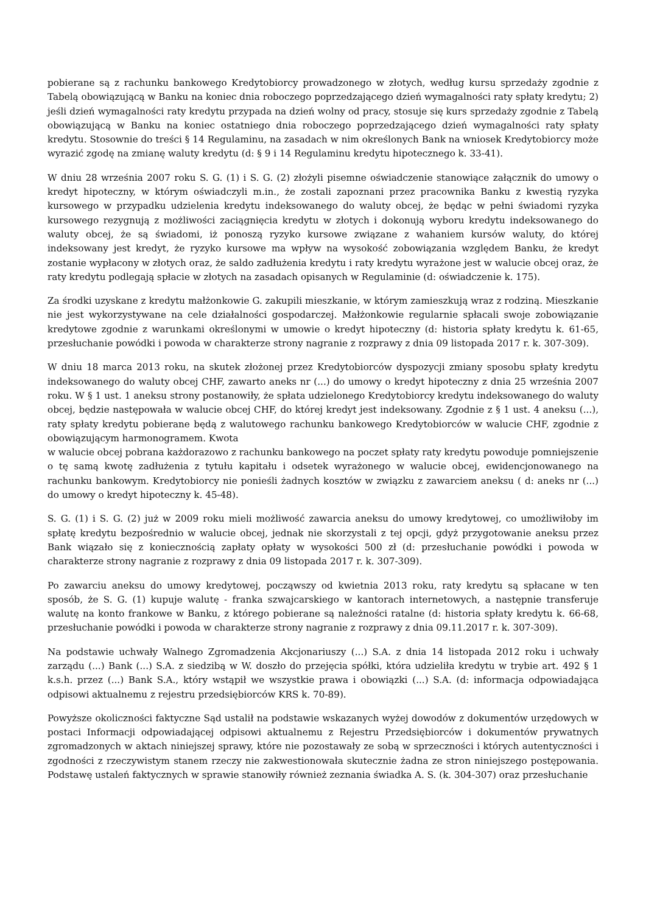pobierane są z rachunku bankowego Kredytobiorcy prowadzonego w złotych, według kursu sprzedaży zgodnie z Tabelą obowiązującą w Banku na koniec dnia roboczego poprzedzającego dzień wymagalności raty spłaty kredytu; 2) jeśli dzień wymagalności raty kredytu przypada na dzień wolny od pracy, stosuje się kurs sprzedaży zgodnie z Tabelą obowiązującą w Banku na koniec ostatniego dnia roboczego poprzedzającego dzień wymagalności raty spłaty kredytu. Stosownie do treści § 14 Regulaminu, na zasadach w nim określonych Bank na wniosek Kredytobiorcy może wyrazić zgodę na zmianę waluty kredytu (d: § 9 i 14 Regulaminu kredytu hipotecznego k. 33-41).
W dniu 28 września 2007 roku S. G. (1) i S. G. (2) złożyli pisemne oświadczenie stanowiące załącznik do umowy o kredyt hipoteczny, w którym oświadczyli m.in., że zostali zapoznani przez pracownika Banku z kwestią ryzyka kursowego w przypadku udzielenia kredytu indeksowanego do waluty obcej, że będąc w pełni świadomi ryzyka kursowego rezygnują z możliwości zaciągnięcia kredytu w złotych i dokonują wyboru kredytu indeksowanego do waluty obcej, że są świadomi, iż ponoszą ryzyko kursowe związane z wahaniem kursów waluty, do której indeksowany jest kredyt, że ryzyko kursowe ma wpływ na wysokość zobowiązania względem Banku, że kredyt zostanie wypłacony w złotych oraz, że saldo zadłużenia kredytu i raty kredytu wyrażone jest w walucie obcej oraz, że raty kredytu podlegają spłacie w złotych na zasadach opisanych w Regulaminie (d: oświadczenie k. 175).
Za środki uzyskane z kredytu małżonkowie G. zakupili mieszkanie, w którym zamieszkują wraz z rodziną. Mieszkanie nie jest wykorzystywane na cele działalności gospodarczej. Małżonkowie regularnie spłacali swoje zobowiązanie kredytowe zgodnie z warunkami określonymi w umowie o kredyt hipoteczny (d: historia spłaty kredytu k. 61-65, przesłuchanie powódki i powoda w charakterze strony nagranie z rozprawy z dnia 09 listopada 2017 r. k. 307-309).
W dniu 18 marca 2013 roku, na skutek złożonej przez Kredytobiorców dyspozycji zmiany sposobu spłaty kredytu indeksowanego do waluty obcej CHF, zawarto aneks nr (...) do umowy o kredyt hipoteczny z dnia 25 września 2007 roku. W § 1 ust. 1 aneksu strony postanowiły, że spłata udzielonego Kredytobiorcy kredytu indeksowanego do waluty obcej, będzie następowała w walucie obcej CHF, do której kredyt jest indeksowany. Zgodnie z § 1 ust. 4 aneksu (...), raty spłaty kredytu pobierane będą z walutowego rachunku bankowego Kredytobiorców w walucie CHF, zgodnie z obowiązującym harmonogramem. Kwota
w walucie obcej pobrana każdorazowo z rachunku bankowego na poczet spłaty raty kredytu powoduje pomniejszenie o tę samą kwotę zadłużenia z tytułu kapitału i odsetek wyrażonego w walucie obcej, ewidencjonowanego na rachunku bankowym. Kredytobiorcy nie ponieśli żadnych kosztów w związku z zawarciem aneksu ( d: aneks nr (...) do umowy o kredyt hipoteczny k. 45-48).
S. G. (1) i S. G. (2) już w 2009 roku mieli możliwość zawarcia aneksu do umowy kredytowej, co umożliwiłoby im spłatę kredytu bezpośrednio w walucie obcej, jednak nie skorzystali z tej opcji, gdyż przygotowanie aneksu przez Bank wiązało się z koniecznością zapłaty opłaty w wysokości 500 zł (d: przesłuchanie powódki i powoda w charakterze strony nagranie z rozprawy z dnia 09 listopada 2017 r. k. 307-309).
Po zawarciu aneksu do umowy kredytowej, począwszy od kwietnia 2013 roku, raty kredytu są spłacane w ten sposób, że S. G. (1) kupuje walutę - franka szwajcarskiego w kantorach internetowych, a następnie transferuje walutę na konto frankowe w Banku, z którego pobierane są należności ratalne (d: historia spłaty kredytu k. 66-68, przesłuchanie powódki i powoda w charakterze strony nagranie z rozprawy z dnia 09.11.2017 r. k. 307-309).
Na podstawie uchwały Walnego Zgromadzenia Akcjonariuszy (...) S.A. z dnia 14 listopada 2012 roku i uchwały zarządu (...) Bank (...) S.A. z siedzibą w W. doszło do przejęcia spółki, która udzieliła kredytu w trybie art. 492 § 1 k.s.h. przez (...) Bank S.A., który wstąpił we wszystkie prawa i obowiązki (...) S.A. (d: informacja odpowiadająca odpisowi aktualnemu z rejestru przedsiębiorców KRS k. 70-89).
Powyższe okoliczności faktyczne Sąd ustalił na podstawie wskazanych wyżej dowodów z dokumentów urzędowych w postaci Informacji odpowiadającej odpisowi aktualnemu z Rejestru Przedsiębiorców i dokumentów prywatnych zgromadzonych w aktach niniejszej sprawy, które nie pozostawały ze sobą w sprzeczności i których autentyczności i zgodności z rzeczywistym stanem rzeczy nie zakwestionowała skutecznie żadna ze stron niniejszego postępowania. Podstawę ustaleń faktycznych w sprawie stanowiły również zeznania świadka A. S. (k. 304-307) oraz przesłuchanie